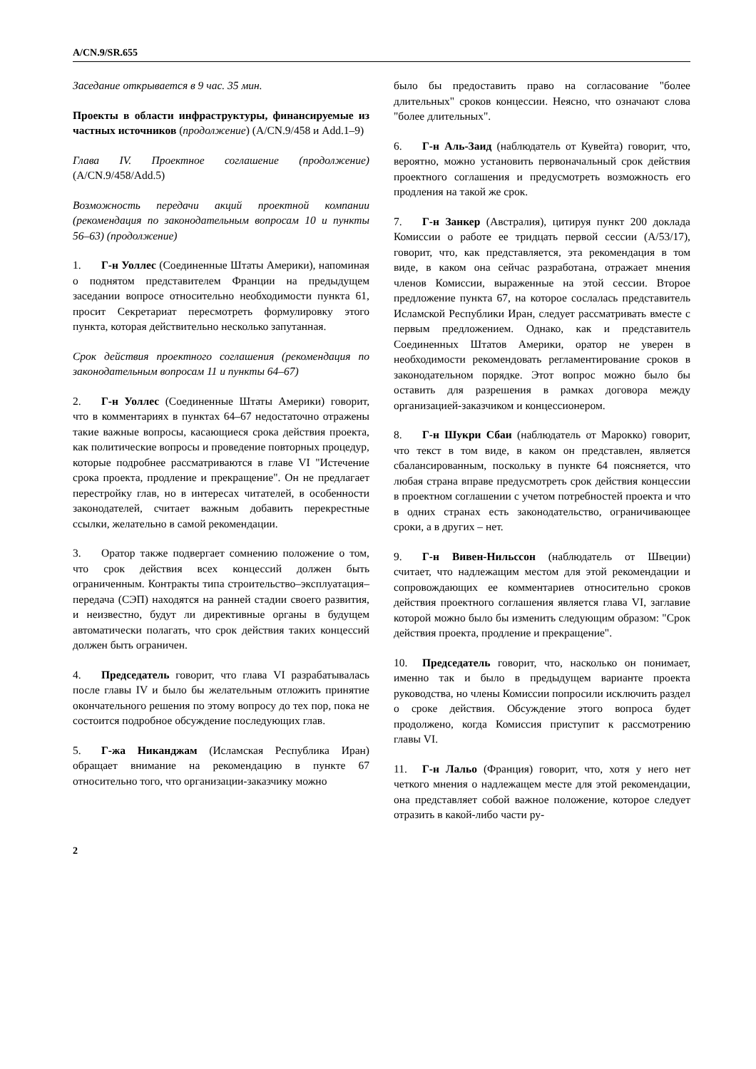A/CN.9/SR.655
Заседание открывается в 9 час. 35 мин.
Проекты в области инфраструктуры, финансируемые из частных источников (продолжение) (A/CN.9/458 и Add.1–9)
Глава IV. Проектное соглашение (продолжение) (A/CN.9/458/Add.5)
Возможность передачи акций проектной компании (рекомендация по законодательным вопросам 10 и пункты 56–63) (продолжение)
1. Г-н Уоллес (Соединенные Штаты Америки), напоминая о поднятом представителем Франции на предыдущем заседании вопросе относительно необходимости пункта 61, просит Секретариат пересмотреть формулировку этого пункта, которая действительно несколько запутанная.
Срок действия проектного соглашения (рекомендация по законодательным вопросам 11 и пункты 64–67)
2. Г-н Уоллес (Соединенные Штаты Америки) говорит, что в комментариях в пунктах 64–67 недостаточно отражены такие важные вопросы, касающиеся срока действия проекта, как политические вопросы и проведение повторных процедур, которые подробнее рассматриваются в главе VI "Истечение срока проекта, продление и прекращение". Он не предлагает перестройку глав, но в интересах читателей, в особенности законодателей, считает важным добавить перекрестные ссылки, желательно в самой рекомендации.
3. Оратор также подвергает сомнению положение о том, что срок действия всех концессий должен быть ограниченным. Контракты типа строительство–эксплуатация–передача (СЭП) находятся на ранней стадии своего развития, и неизвестно, будут ли директивные органы в будущем автоматически полагать, что срок действия таких концессий должен быть ограничен.
4. Председатель говорит, что глава VI разрабатывалась после главы IV и было бы желательным отложить принятие окончательного решения по этому вопросу до тех пор, пока не состоится подробное обсуждение последующих глав.
5. Г-жа Никанджам (Исламская Республика Иран) обращает внимание на рекомендацию в пункте 67 относительно того, что организации-заказчику можно
было бы предоставить право на согласование "более длительных" сроков концессии. Неясно, что означают слова "более длительных".
6. Г-н Аль-Заид (наблюдатель от Кувейта) говорит, что, вероятно, можно установить первоначальный срок действия проектного соглашения и предусмотреть возможность его продления на такой же срок.
7. Г-н Занкер (Австралия), цитируя пункт 200 доклада Комиссии о работе ее тридцать первой сессии (A/53/17), говорит, что, как представляется, эта рекомендация в том виде, в каком она сейчас разработана, отражает мнения членов Комиссии, выраженные на этой сессии. Второе предложение пункта 67, на которое сослалась представитель Исламской Республики Иран, следует рассматривать вместе с первым предложением. Однако, как и представитель Соединенных Штатов Америки, оратор не уверен в необходимости рекомендовать регламентирование сроков в законодательном порядке. Этот вопрос можно было бы оставить для разрешения в рамках договора между организацией-заказчиком и концессионером.
8. Г-н Шукри Сбаи (наблюдатель от Марокко) говорит, что текст в том виде, в каком он представлен, является сбалансированным, поскольку в пункте 64 поясняется, что любая страна вправе предусмотреть срок действия концессии в проектном соглашении с учетом потребностей проекта и что в одних странах есть законодательство, ограничивающее сроки, а в других – нет.
9. Г-н Вивен-Нильссон (наблюдатель от Швеции) считает, что надлежащим местом для этой рекомендации и сопровождающих ее комментариев относительно сроков действия проектного соглашения является глава VI, заглавие которой можно было бы изменить следующим образом: "Срок действия проекта, продление и прекращение".
10. Председатель говорит, что, насколько он понимает, именно так и было в предыдущем варианте проекта руководства, но члены Комиссии попросили исключить раздел о сроке действия. Обсуждение этого вопроса будет продолжено, когда Комиссия приступит к рассмотрению главы VI.
11. Г-н Лальо (Франция) говорит, что, хотя у него нет четкого мнения о надлежащем месте для этой рекомендации, она представляет собой важное положение, которое следует отразить в какой-либо части ру-
2